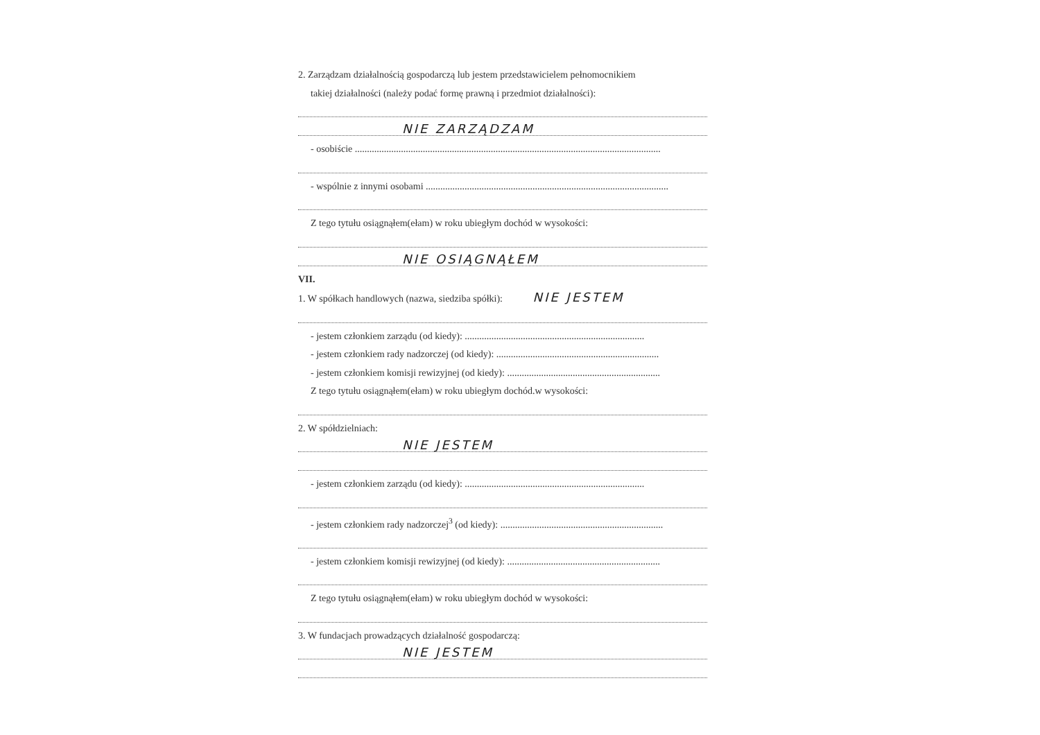2. Zarządzam działalnością gospodarczą lub jestem przedstawicielem pełnomocnikiem
takiej działalności (należy podać formę prawną i przedmiot działalności):
NIE ZARZĄDZAM
- osobiście ..............................................................................................................................
- wspólnie z innymi osobami ....................................................................................................
Z tego tytułu osiągnąłem(ełam) w roku ubiegłym dochód w wysokości:
NIE OSIĄGNĄŁEM
VII.
1. W spółkach handlowych (nazwa, siedziba spółki): NIE JESTEM
- jestem członkiem zarządu (od kiedy): ..........................................................................
- jestem członkiem rady nadzorczej (od kiedy): ...................................................................
- jestem członkiem komisji rewizyjnej (od kiedy): ...............................................................
Z tego tytułu osiągnąłem(ełam) w roku ubiegłym dochód.w wysokości:
2. W spółdzielniach:
NIE JESTEM
- jestem członkiem zarządu (od kiedy): ..........................................................................
- jestem członkiem rady nadzorczej<sup>3</sup> (od kiedy): ...................................................................
- jestem członkiem komisji rewizyjnej (od kiedy): ...............................................................
Z tego tytułu osiągnąłem(ełam) w roku ubiegłym dochód w wysokości:
3. W fundacjach prowadzących działalność gospodarczą:
NIE JESTEM